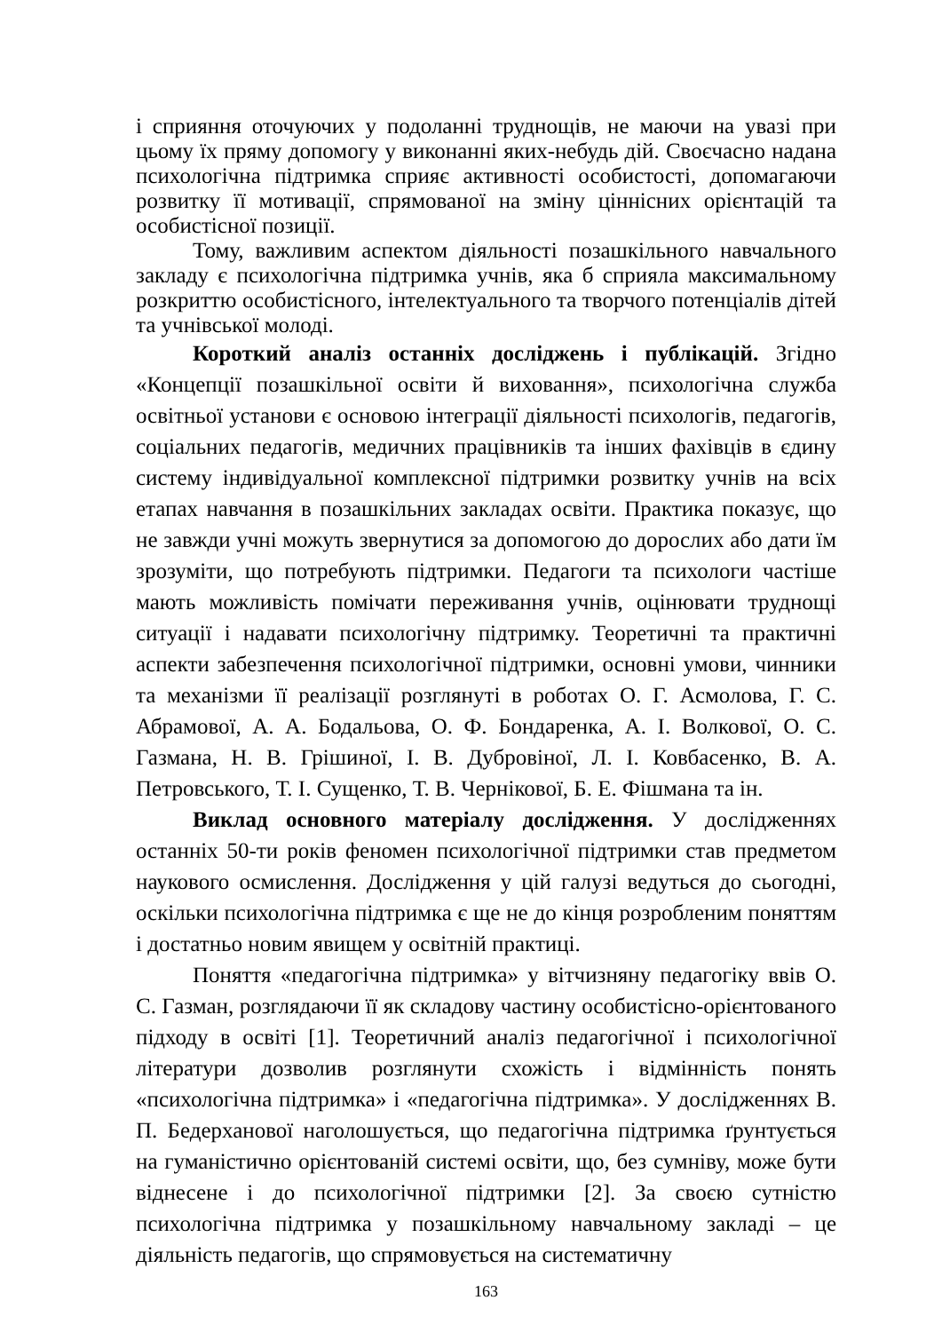і сприяння оточуючих у подоланні труднощів, не маючи на увазі при цьому їх пряму допомогу у виконанні яких-небудь дій. Своєчасно надана психологічна підтримка сприяє активності особистості, допомагаючи розвитку її мотивації, спрямованої на зміну ціннісних орієнтацій та особистісної позиції.
Тому, важливим аспектом діяльності позашкільного навчального закладу є психологічна підтримка учнів, яка б сприяла максимальному розкриттю особистісного, інтелектуального та творчого потенціалів дітей та учнівської молоді.
Короткий аналіз останніх досліджень і публікацій. Згідно «Концепції позашкільної освіти й виховання», психологічна служба освітньої установи є основою інтеграції діяльності психологів, педагогів, соціальних педагогів, медичних працівників та інших фахівців в єдину систему індивідуальної комплексної підтримки розвитку учнів на всіх етапах навчання в позашкільних закладах освіти. Практика показує, що не завжди учні можуть звернутися за допомогою до дорослих або дати їм зрозуміти, що потребують підтримки. Педагоги та психологи частіше мають можливість помічати переживання учнів, оцінювати труднощі ситуації і надавати психологічну підтримку. Теоретичні та практичні аспекти забезпечення психологічної підтримки, основні умови, чинники та механізми її реалізації розглянуті в роботах О. Г. Асмолова, Г. С. Абрамової, А. А. Бодальова, О. Ф. Бондаренка, А. І. Волкової, О. С. Газмана, Н. В. Грішиної, І. В. Дубровіної, Л. І. Ковбасенко, В. А. Петровського, Т. І. Сущенко, Т. В. Чернікової, Б. Е. Фішмана та ін.
Виклад основного матеріалу дослідження. У дослідженнях останніх 50-ти років феномен психологічної підтримки став предметом наукового осмислення. Дослідження у цій галузі ведуться до сьогодні, оскільки психологічна підтримка є ще не до кінця розробленим поняттям і достатньо новим явищем у освітній практиці.
Поняття «педагогічна підтримка» у вітчизняну педагогіку ввів О. С. Газман, розглядаючи її як складову частину особистісно-орієнтованого підходу в освіті [1]. Теоретичний аналіз педагогічної і психологічної літератури дозволив розглянути схожість і відмінність понять «психологічна підтримка» і «педагогічна підтримка». У дослідженнях В. П. Бедерханової наголошується, що педагогічна підтримка ґрунтується на гуманістично орієнтованій системі освіти, що, без сумніву, може бути віднесене і до психологічної підтримки [2]. За своєю сутністю психологічна підтримка у позашкільному навчальному закладі – це діяльність педагогів, що спрямовується на систематичну
163